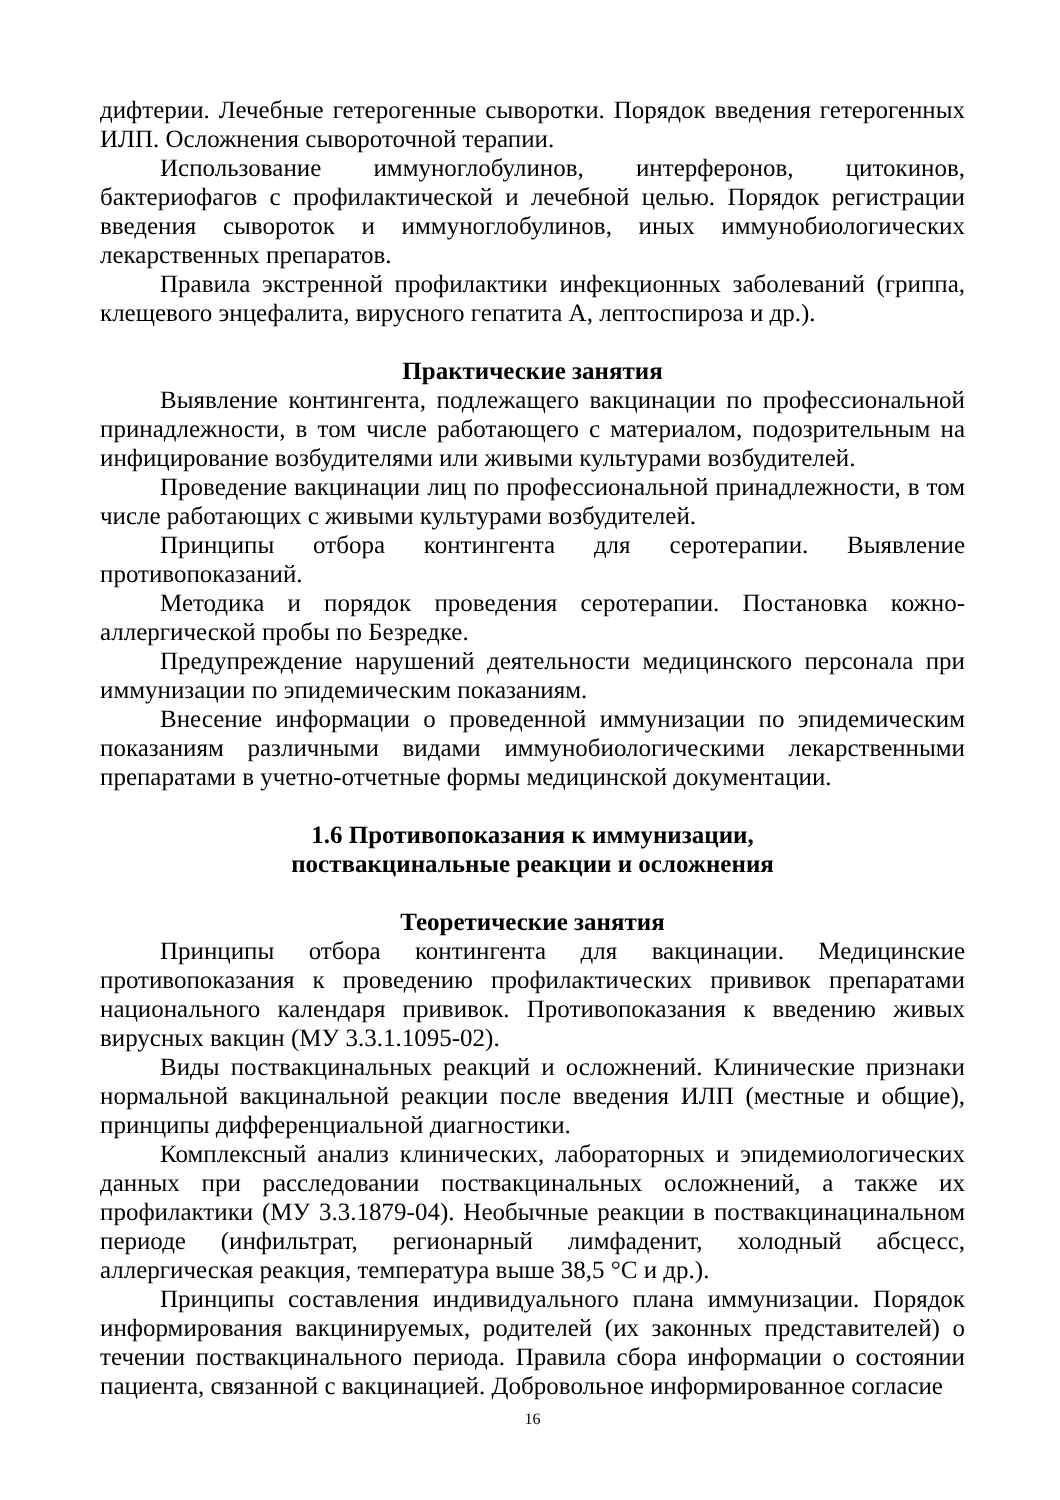дифтерии. Лечебные гетерогенные сыворотки. Порядок введения гетерогенных ИЛП. Осложнения сывороточной терапии.
Использование иммуноглобулинов, интерферонов, цитокинов, бактериофагов с профилактической и лечебной целью. Порядок регистрации введения сывороток и иммуноглобулинов, иных иммунобиологических лекарственных препаратов.
Правила экстренной профилактики инфекционных заболеваний (гриппа, клещевого энцефалита, вирусного гепатита А, лептоспироза и др.).
Практические занятия
Выявление контингента, подлежащего вакцинации по профессиональной принадлежности, в том числе работающего с материалом, подозрительным на инфицирование возбудителями или живыми культурами возбудителей.
Проведение вакцинации лиц по профессиональной принадлежности, в том числе работающих с живыми культурами возбудителей.
Принципы отбора контингента для серотерапии. Выявление противопоказаний.
Методика и порядок проведения серотерапии. Постановка кожно-аллергической пробы по Безредке.
Предупреждение нарушений деятельности медицинского персонала при иммунизации по эпидемическим показаниям.
Внесение информации о проведенной иммунизации по эпидемическим показаниям различными видами иммунобиологическими лекарственными препаратами в учетно-отчетные формы медицинской документации.
1.6 Противопоказания к иммунизации,
поствакцинальные реакции и осложнения
Теоретические занятия
Принципы отбора контингента для вакцинации. Медицинские противопоказания к проведению профилактических прививок препаратами национального календаря прививок. Противопоказания к введению живых вирусных вакцин (МУ 3.3.1.1095-02).
Виды поствакцинальных реакций и осложнений. Клинические признаки нормальной вакцинальной реакции после введения ИЛП (местные и общие), принципы дифференциальной диагностики.
Комплексный анализ клинических, лабораторных и эпидемиологических данных при расследовании поствакцинальных осложнений, а также их профилактики (МУ 3.3.1879-04). Необычные реакции в поствакцинацинальном периоде (инфильтрат, регионарный лимфаденит, холодный абсцесс, аллергическая реакция, температура выше 38,5 °С и др.).
Принципы составления индивидуального плана иммунизации. Порядок информирования вакцинируемых, родителей (их законных представителей) о течении поствакцинального периода. Правила сбора информации о состоянии пациента, связанной с вакцинацией. Добровольное информированное согласие
16